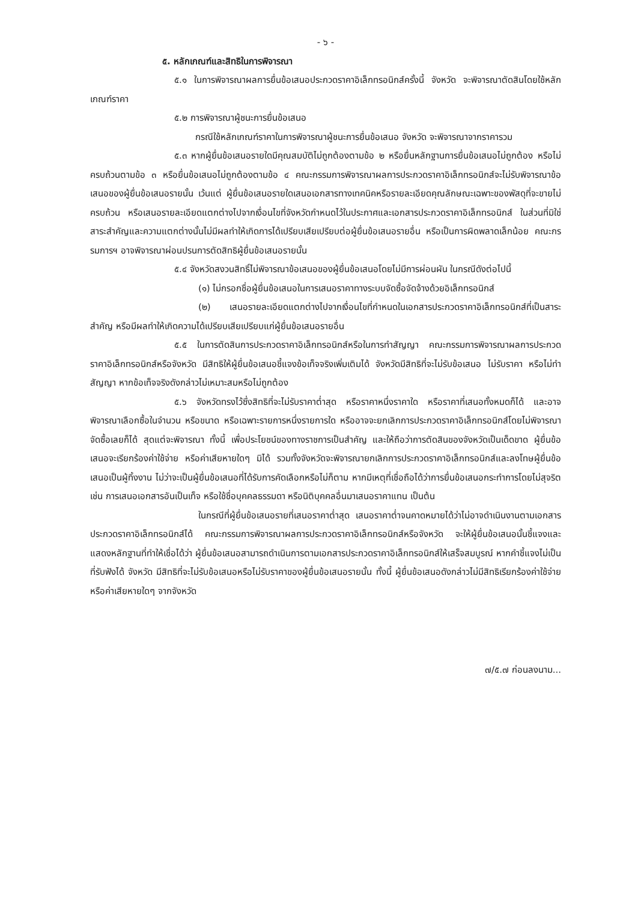- ๖ -
๕. หลักเกณฑ์และสิทธิในการพิจารณา
๕.๑ ในการพิจารณาผลการยื่นข้อเสนอประกวดราคาอิเล็กทรอนิกส์ครั้งนี้ จังหวัด จะพิจารณาตัดสินโดยใช้หลักเกณฑ์ราคา
๕.๒ การพิจารณาผู้ชนะการยื่นข้อเสนอ
กรณีใช้หลักเกณฑ์ราคาในการพิจารณาผู้ชนะการยื่นข้อเสนอ จังหวัด จะพิจารณาจากราคารวม
๕.๓ หากผู้ยื่นข้อเสนอรายใดมีคุณสมบัติไม่ถูกต้องตามข้อ ๒ หรือยื่นหลักฐานการยื่นข้อเสนอไม่ถูกต้อง หรือไม่ครบถ้วนตามข้อ ๓ หรือยื่นข้อเสนอไม่ถูกต้องตามข้อ ๔ คณะกรรมการพิจารณาผลการประกวดราคาอิเล็กทรอนิกส์จะไม่รับพิจารณาข้อเสนอของผู้ยื่นข้อเสนอรายนั้น เว้นแต่ ผู้ยื่นข้อเสนอรายใดเสนอเอกสารทางเทคนิคหรือรายละเอียดคุณลักษณะเฉพาะของพัสดุที่จะขายไม่ครบถ้วน หรือเสนอรายละเอียดแตกต่างไปจากเงื่อนไขที่จังหวัดกำหนดไว้ในประกาศและเอกสารประกวดราคาอิเล็กทรอนิกส์ ในส่วนที่มิใช่สาระสำคัญและความแตกต่างนั้นไม่มีผลทำให้เกิดการได้เปรียบเสียเปรียบต่อผู้ยื่นข้อเสนอรายอื่น หรือเป็นการผิดพลาดเล็กน้อย คณะกรรมการฯ อาจพิจารณาผ่อนปรนการตัดสิทธิผู้ยื่นข้อเสนอรายนั้น
๕.๔ จังหวัดสงวนสิทธิ์ไม่พิจารณาข้อเสนอของผู้ยื่นข้อเสนอโดยไม่มีการผ่อนผัน ในกรณีดังต่อไปนี้
(๑) ไม่กรอกชื่อผู้ยื่นข้อเสนอในการเสนอราคาทางระบบจัดซื้อจัดจ้างด้วยอิเล็กทรอนิกส์
(๒) เสนอรายละเอียดแตกต่างไปจากเงื่อนไขที่กำหนดในเอกสารประกวดราคาอิเล็กทรอนิกส์ที่เป็นสาระสำคัญ หรือมีผลทำให้เกิดความได้เปรียบเสียเปรียบแก่ผู้ยื่นข้อเสนอรายอื่น
๕.๕ ในการตัดสินการประกวดราคาอิเล็กทรอนิกส์หรือในการทำสัญญา คณะกรรมการพิจารณาผลการประกวดราคาอิเล็กทรอนิกส์หรือจังหวัด มีสิทธิให้ผู้ยื่นข้อเสนอชี้แจงข้อเท็จจริงเพิ่มเติมได้ จังหวัดมีสิทธิที่จะไม่รับข้อเสนอ ไม่รับราคา หรือไม่ทำสัญญา หากข้อเท็จจริงดังกล่าวไม่เหมาะสมหรือไม่ถูกต้อง
๕.๖ จังหวัดทรงไว้ซึ่งสิทธิที่จะไม่รับราคาต่ำสุด หรือราคาหนึ่งราคาใด หรือราคาที่เสนอทั้งหมดก็ได้ และอาจพิจารณาเลือกซื้อในจำนวน หรือขนาด หรือเฉพาะรายการหนึ่งรายการใด หรืออาจจะยกเลิกการประกวดราคาอิเล็กทรอนิกส์โดยไม่พิจารณาจัดซื้อเลยก็ได้ สุดแต่จะพิจารณา ทั้งนี้ เพื่อประโยชน์ของทางราชการเป็นสำคัญ และให้ถือว่าการตัดสินของจังหวัดเป็นเด็ดขาด ผู้ยื่นข้อเสนอจะเรียกร้องค่าใช้จ่าย หรือค่าเสียหายใดๆ มิได้ รวมทั้งจังหวัดจะพิจารณายกเลิกการประกวดราคาอิเล็กทรอนิกส์และลงโทษผู้ยื่นข้อเสนอเป็นผู้ทิ้งงาน ไม่ว่าจะเป็นผู้ยื่นข้อเสนอที่ได้รับการคัดเลือกหรือไม่ก็ตาม หากมีเหตุที่เชื่อถือได้ว่าการยื่นข้อเสนอกระทำการโดยไม่สุจริต เช่น การเสนอเอกสารอันเป็นเท็จ หรือใช้ชื่อบุคคลธรรมดา หรือนิติบุคคลอื่นมาเสนอราคาแทน เป็นต้น
ในกรณีที่ผู้ยื่นข้อเสนอรายที่เสนอราคาต่ำสุด เสนอราคาต่ำจนคาดหมายได้ว่าไม่อาจดำเนินงานตามเอกสารประกวดราคาอิเล็กทรอนิกส์ได้ คณะกรรมการพิจารณาผลการประกวดราคาอิเล็กทรอนิกส์หรือจังหวัด จะให้ผู้ยื่นข้อเสนอนั้นชี้แจงและแสดงหลักฐานที่ทำให้เชื่อได้ว่า ผู้ยื่นข้อเสนอสามารถดำเนินการตามเอกสารประกวดราคาอิเล็กทรอนิกส์ให้เสร็จสมบูรณ์ หากคำชี้แจงไม่เป็นที่รับฟังได้ จังหวัด มีสิทธิที่จะไม่รับข้อเสนอหรือไม่รับราคาของผู้ยื่นข้อเสนอรายนั้น ทั้งนี้ ผู้ยื่นข้อเสนอดังกล่าวไม่มีสิทธิเรียกร้องค่าใช้จ่ายหรือค่าเสียหายใดๆ จากจังหวัด
๗/๕.๗ ก่อนลงนาม...